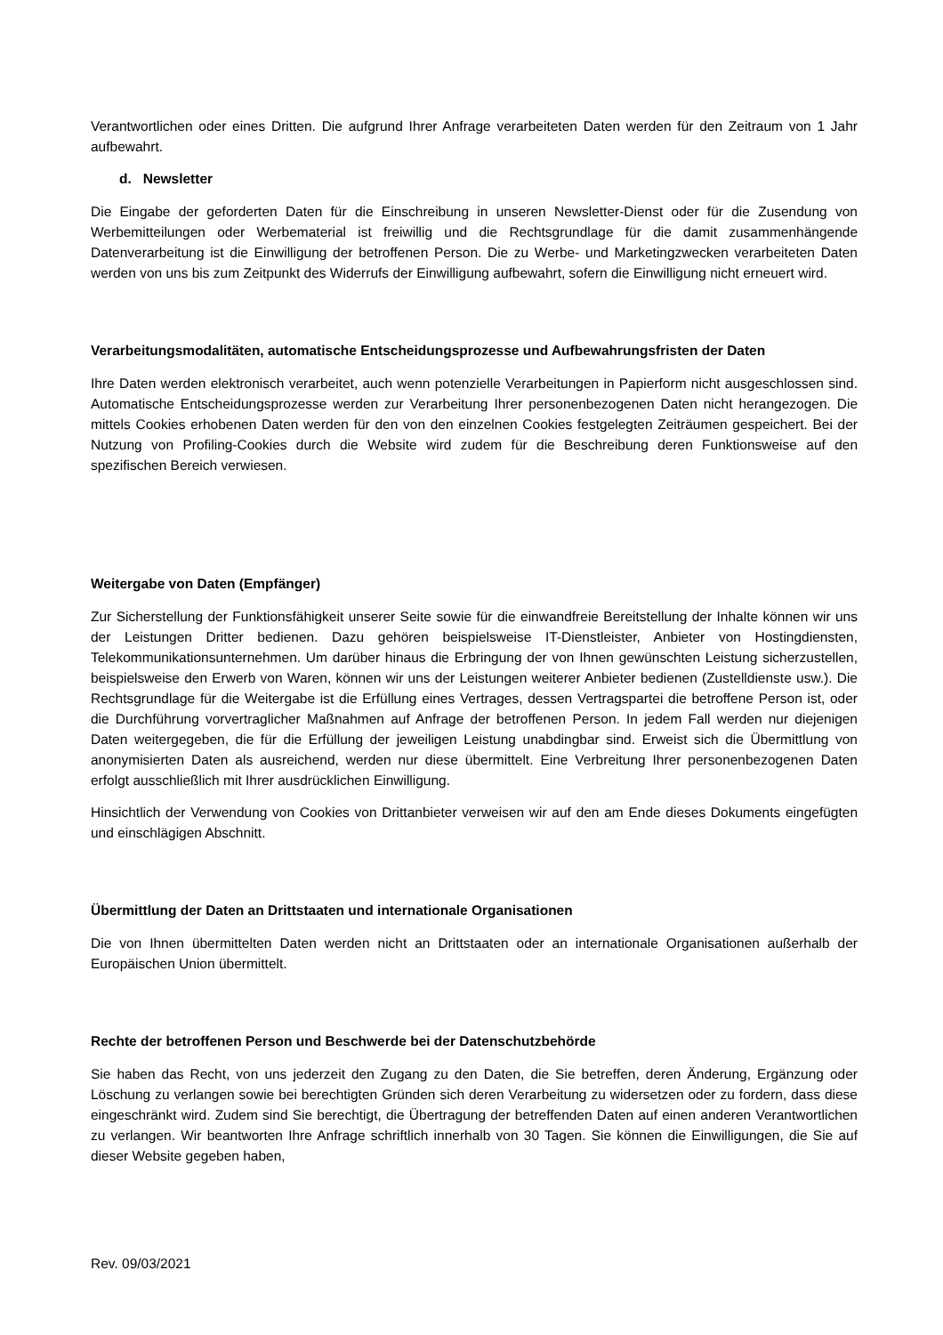Verantwortlichen oder eines Dritten. Die aufgrund Ihrer Anfrage verarbeiteten Daten werden für den Zeitraum von 1 Jahr aufbewahrt.
d. Newsletter
Die Eingabe der geforderten Daten für die Einschreibung in unseren Newsletter-Dienst oder für die Zusendung von Werbemitteilungen oder Werbematerial ist freiwillig und die Rechtsgrundlage für die damit zusammenhängende Datenverarbeitung ist die Einwilligung der betroffenen Person. Die zu Werbe- und Marketingzwecken verarbeiteten Daten werden von uns bis zum Zeitpunkt des Widerrufs der Einwilligung aufbewahrt, sofern die Einwilligung nicht erneuert wird.
Verarbeitungsmodalitäten, automatische Entscheidungsprozesse und Aufbewahrungsfristen der Daten
Ihre Daten werden elektronisch verarbeitet, auch wenn potenzielle Verarbeitungen in Papierform nicht ausgeschlossen sind. Automatische Entscheidungsprozesse werden zur Verarbeitung Ihrer personenbezogenen Daten nicht herangezogen. Die mittels Cookies erhobenen Daten werden für den von den einzelnen Cookies festgelegten Zeiträumen gespeichert. Bei der Nutzung von Profiling-Cookies durch die Website wird zudem für die Beschreibung deren Funktionsweise auf den spezifischen Bereich verwiesen.
Weitergabe von Daten (Empfänger)
Zur Sicherstellung der Funktionsfähigkeit unserer Seite sowie für die einwandfreie Bereitstellung der Inhalte können wir uns der Leistungen Dritter bedienen. Dazu gehören beispielsweise IT-Dienstleister, Anbieter von Hostingdiensten, Telekommunikationsunternehmen. Um darüber hinaus die Erbringung der von Ihnen gewünschten Leistung sicherzustellen, beispielsweise den Erwerb von Waren, können wir uns der Leistungen weiterer Anbieter bedienen (Zustelldienste usw.). Die Rechtsgrundlage für die Weitergabe ist die Erfüllung eines Vertrages, dessen Vertragspartei die betroffene Person ist, oder die Durchführung vorvertraglicher Maßnahmen auf Anfrage der betroffenen Person. In jedem Fall werden nur diejenigen Daten weitergegeben, die für die Erfüllung der jeweiligen Leistung unabdingbar sind. Erweist sich die Übermittlung von anonymisierten Daten als ausreichend, werden nur diese übermittelt. Eine Verbreitung Ihrer personenbezogenen Daten erfolgt ausschließlich mit Ihrer ausdrücklichen Einwilligung.
Hinsichtlich der Verwendung von Cookies von Drittanbieter verweisen wir auf den am Ende dieses Dokuments eingefügten und einschlägigen Abschnitt.
Übermittlung der Daten an Drittstaaten und internationale Organisationen
Die von Ihnen übermittelten Daten werden nicht an Drittstaaten oder an internationale Organisationen außerhalb der Europäischen Union übermittelt.
Rechte der betroffenen Person und Beschwerde bei der Datenschutzbehörde
Sie haben das Recht, von uns jederzeit den Zugang zu den Daten, die Sie betreffen, deren Änderung, Ergänzung oder Löschung zu verlangen sowie bei berechtigten Gründen sich deren Verarbeitung zu widersetzen oder zu fordern, dass diese eingeschränkt wird. Zudem sind Sie berechtigt, die Übertragung der betreffenden Daten auf einen anderen Verantwortlichen zu verlangen. Wir beantworten Ihre Anfrage schriftlich innerhalb von 30 Tagen. Sie können die Einwilligungen, die Sie auf dieser Website gegeben haben,
Rev. 09/03/2021